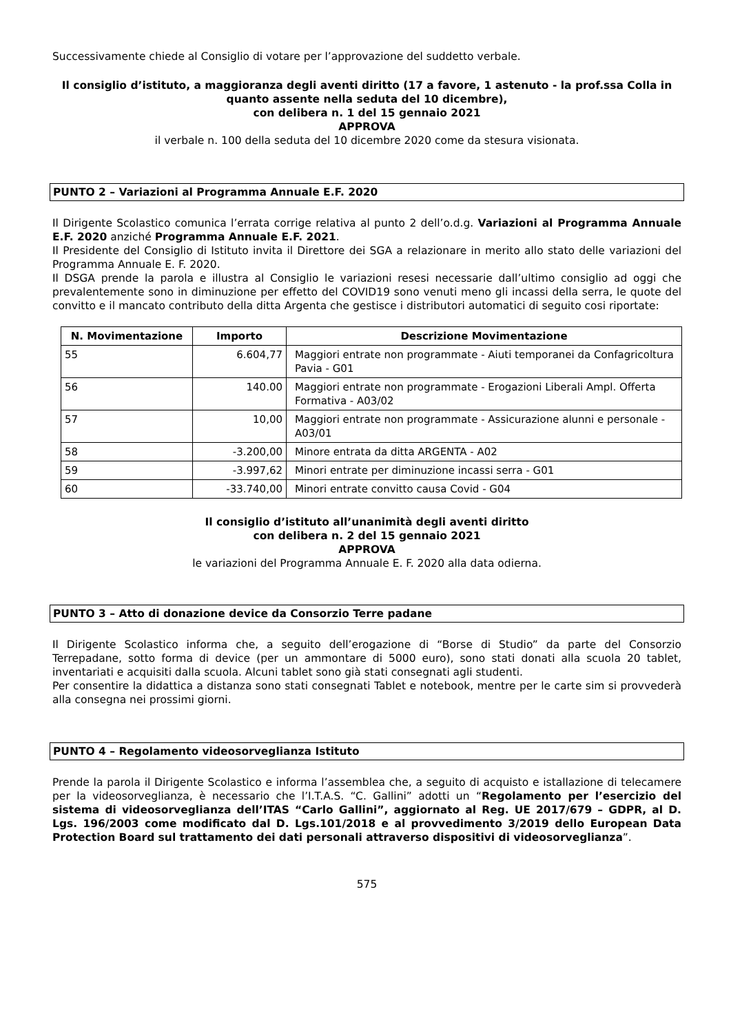Successivamente chiede al Consiglio di votare per l’approvazione del suddetto verbale.
Il consiglio d’istituto, a maggioranza degli aventi diritto (17 a favore, 1 astenuto - la prof.ssa Colla in quanto assente nella seduta del 10 dicembre),
con delibera n. 1 del 15 gennaio 2021
APPROVA
il verbale n. 100 della seduta del 10 dicembre 2020 come da stesura visionata.
PUNTO 2 – Variazioni al Programma Annuale E.F. 2020
Il Dirigente Scolastico comunica l’errata corrige relativa al punto 2 dell’o.d.g. Variazioni al Programma Annuale E.F. 2020 anziché Programma Annuale E.F. 2021.
Il Presidente del Consiglio di Istituto invita il Direttore dei SGA a relazionare in merito allo stato delle variazioni del Programma Annuale E. F. 2020.
Il DSGA prende la parola e illustra al Consiglio le variazioni resesi necessarie dall’ultimo consiglio ad oggi che prevalentemente sono in diminuzione per effetto del COVID19 sono venuti meno gli incassi della serra, le quote del convitto e il mancato contributo della ditta Argenta che gestisce i distributori automatici di seguito cosi riportate:
| N. Movimentazione | Importo | Descrizione Movimentazione |
| --- | --- | --- |
| 55 | 6.604,77 | Maggiori entrate non programmate - Aiuti temporanei da Confagricoltura Pavia - G01 |
| 56 | 140.00 | Maggiori entrate non programmate - Erogazioni Liberali Ampl. Offerta Formativa - A03/02 |
| 57 | 10,00 | Maggiori entrate non programmate - Assicurazione alunni e personale - A03/01 |
| 58 | -3.200,00 | Minore entrata da ditta ARGENTA - A02 |
| 59 | -3.997,62 | Minori entrate per diminuzione incassi serra - G01 |
| 60 | -33.740,00 | Minori entrate convitto causa Covid - G04 |
Il consiglio d’istituto all’unanimità degli aventi diritto
con delibera n. 2 del 15 gennaio 2021
APPROVA
le variazioni del Programma Annuale E. F. 2020 alla data odierna.
PUNTO 3 – Atto di donazione device da Consorzio Terre padane
Il Dirigente Scolastico informa che, a seguito dell’erogazione di “Borse di Studio” da parte del Consorzio Terrepadane, sotto forma di device (per un ammontare di 5000 euro), sono stati donati alla scuola 20 tablet, inventariati e acquisiti dalla scuola. Alcuni tablet sono già stati consegnati agli studenti.
Per consentire la didattica a distanza sono stati consegnati Tablet e notebook, mentre per le carte sim si provvederà alla consegna nei prossimi giorni.
PUNTO 4 – Regolamento videosorveglianza Istituto
Prende la parola il Dirigente Scolastico e informa l’assemblea che, a seguito di acquisto e istallazione di telecamere per la videosorveglianza, è necessario che l’I.T.A.S. “C. Gallini” adotti un “Regolamento per l’esercizio del sistema di videosorveglianza dell’ITAS “Carlo Gallini”, aggiornato al Reg. UE 2017/679 – GDPR, al D. Lgs. 196/2003 come modificato dal D. Lgs.101/2018 e al provvedimento 3/2019 dello European Data Protection Board sul trattamento dei dati personali attraverso dispositivi di videosorveglianza”.
575